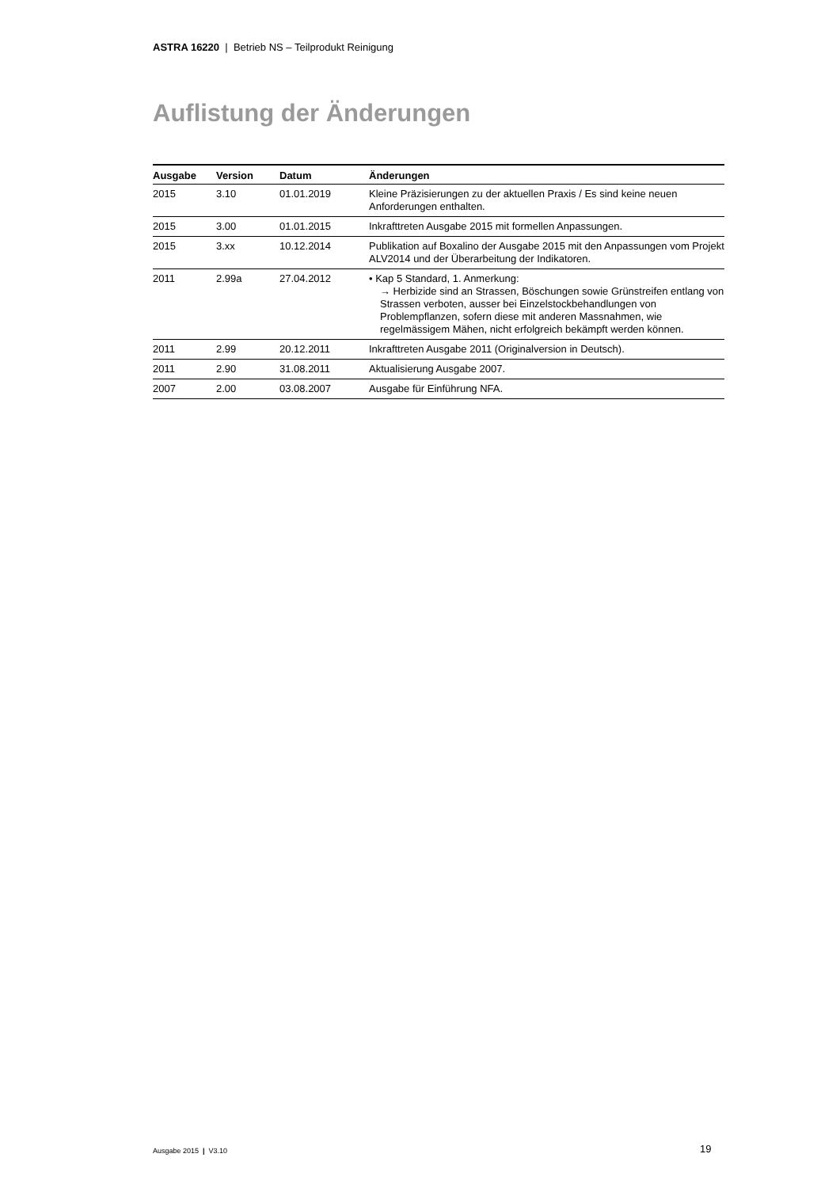ASTRA 16220 | Betrieb NS – Teilprodukt Reinigung
Auflistung der Änderungen
| Ausgabe | Version | Datum | Änderungen |
| --- | --- | --- | --- |
| 2015 | 3.10 | 01.01.2019 | Kleine Präzisierungen zu der aktuellen Praxis / Es sind keine neuen Anforderungen enthalten. |
| 2015 | 3.00 | 01.01.2015 | Inkrafttreten Ausgabe 2015 mit formellen Anpassungen. |
| 2015 | 3.xx | 10.12.2014 | Publikation auf Boxalino der Ausgabe 2015 mit den Anpassungen vom Projekt ALV2014 und der Überarbeitung der Indikatoren. |
| 2011 | 2.99a | 27.04.2012 | • Kap 5 Standard, 1. Anmerkung: → Herbizide sind an Strassen, Böschungen sowie Grünstreifen entlang von Strassen verboten, ausser bei Einzelstockbehandlungen von Problempflanzen, sofern diese mit anderen Massnahmen, wie regelmässigem Mähen, nicht erfolgreich bekämpft werden können. |
| 2011 | 2.99 | 20.12.2011 | Inkrafttreten Ausgabe 2011 (Originalversion in Deutsch). |
| 2011 | 2.90 | 31.08.2011 | Aktualisierung Ausgabe 2007. |
| 2007 | 2.00 | 03.08.2007 | Ausgabe für Einführung NFA. |
Ausgabe 2015 | V3.10 19